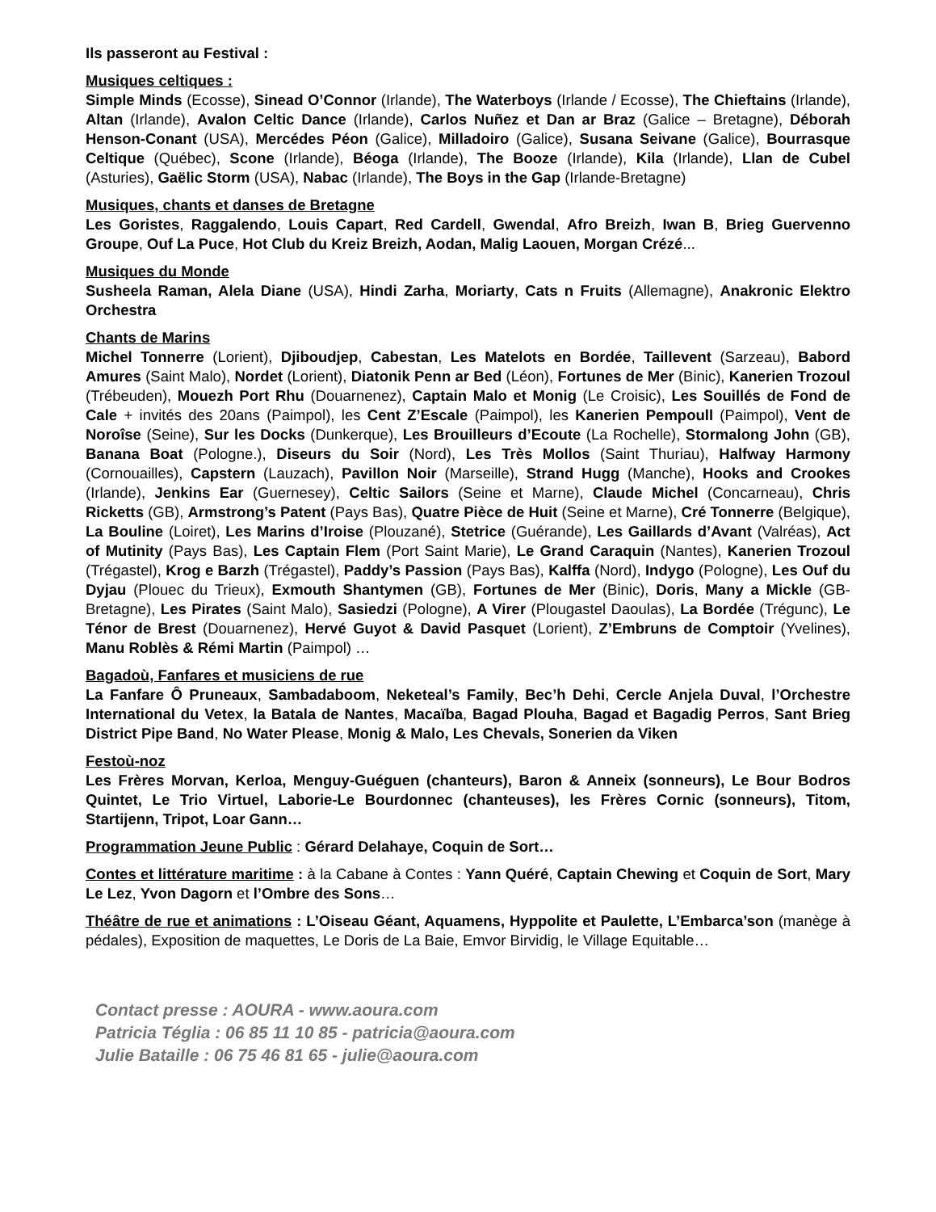Ils passeront au Festival :
Musiques celtiques :
Simple Minds (Ecosse), Sinead O’Connor (Irlande), The Waterboys (Irlande / Ecosse), The Chieftains (Irlande), Altan (Irlande), Avalon Celtic Dance (Irlande), Carlos Nuñez et Dan ar Braz (Galice – Bretagne), Déborah Henson-Conant (USA), Mercédes Péon (Galice), Milladoiro (Galice), Susana Seivane (Galice), Bourrasque Celtique (Québec), Scone (Irlande), Béoga (Irlande), The Booze (Irlande), Kila (Irlande), Llan de Cubel (Asturies), Gaëlic Storm (USA), Nabac (Irlande), The Boys in the Gap (Irlande-Bretagne)
Musiques, chants et danses de Bretagne
Les Goristes, Raggalendo, Louis Capart, Red Cardell, Gwendal, Afro Breizh, Iwan B, Brieg Guervenno Groupe, Ouf La Puce, Hot Club du Kreiz Breizh, Aodan, Malig Laouen, Morgan Crézé...
Musiques du Monde
Susheela Raman, Alela Diane (USA), Hindi Zarha, Moriarty, Cats n Fruits (Allemagne), Anakronic Elektro Orchestra
Chants de Marins
Michel Tonnerre (Lorient), Djiboudjep, Cabestan, Les Matelots en Bordée, Taillevent (Sarzeau), Babord Amures (Saint Malo), Nordet (Lorient), Diatonik Penn ar Bed (Léon), Fortunes de Mer (Binic), Kanerien Trozoul (Trébeuden), Mouezh Port Rhu (Douarnenez), Captain Malo et Monig (Le Croisic), Les Souillés de Fond de Cale + invités des 20ans (Paimpol), les Cent Z’Escale (Paimpol), les Kanerien Pempoull (Paimpol), Vent de Noroîse (Seine), Sur les Docks (Dunkerque), Les Brouilleurs d’Ecoute (La Rochelle), Stormalong John (GB), Banana Boat (Pologne.), Diseurs du Soir (Nord), Les Très Mollos (Saint Thuriau), Halfway Harmony (Cornouailles), Capstern (Lauzach), Pavillon Noir (Marseille), Strand Hugg (Manche), Hooks and Crookes (Irlande), Jenkins Ear (Guernesey), Celtic Sailors (Seine et Marne), Claude Michel (Concarneau), Chris Ricketts (GB), Armstrong’s Patent (Pays Bas), Quatre Pièce de Huit (Seine et Marne), Cré Tonnerre (Belgique), La Bouline (Loiret), Les Marins d’Iroise (Plouzané), Stetrice (Guérande), Les Gaillards d’Avant (Valréas), Act of Mutinity (Pays Bas), Les Captain Flem (Port Saint Marie), Le Grand Caraquin (Nantes), Kanerien Trozoul (Trégastel), Krog e Barzh (Trégastel), Paddy’s Passion (Pays Bas), Kalffa (Nord), Indygo (Pologne), Les Ouf du Dyjau (Plouec du Trieux), Exmouth Shantymen (GB), Fortunes de Mer (Binic), Doris, Many a Mickle (GB-Bretagne), Les Pirates (Saint Malo), Sasiedzi (Pologne), A Virer (Plougastel Daoulas), La Bordée (Trégunc), Le Ténor de Brest (Douarnenez), Hervé Guyot & David Pasquet (Lorient), Z’Embruns de Comptoir (Yvelines), Manu Roblès & Rémi Martin (Paimpol) …
Bagadoù, Fanfares et musiciens de rue
La Fanfare Ô Pruneaux, Sambadaboom, Neketeal’s Family, Bec’h Dehi, Cercle Anjela Duval, l’Orchestre International du Vetex, la Batala de Nantes, Macaïba, Bagad Plouha, Bagad et Bagadig Perros, Sant Brieg District Pipe Band, No Water Please, Monig & Malo, Les Chevals, Sonerien da Viken
Festoù-noz
Les Frères Morvan, Kerloa, Menguy-Guéguen (chanteurs), Baron & Anneix (sonneurs), Le Bour Bodros Quintet, Le Trio Virtuel, Laborie-Le Bourdonnec (chanteuses), les Frères Cornic (sonneurs), Titom, Startijenn, Tripot, Loar Gann…
Programmation Jeune Public : Gérard Delahaye, Coquin de Sort…
Contes et littérature maritime : à la Cabane à Contes : Yann Quéré, Captain Chewing et Coquin de Sort, Mary Le Lez, Yvon Dagorn et l’Ombre des Sons…
Théâtre de rue et animations : L’Oiseau Géant, Aquamens, Hyppolite et Paulette, L’Embarca’son (manège à pédales), Exposition de maquettes, Le Doris de La Baie, Emvor Birvidig, le Village Equitable…
Contact presse : AOURA - www.aoura.com
Patricia Téglia : 06 85 11 10 85 - patricia@aoura.com
Julie Bataille : 06 75 46 81 65 - julie@aoura.com